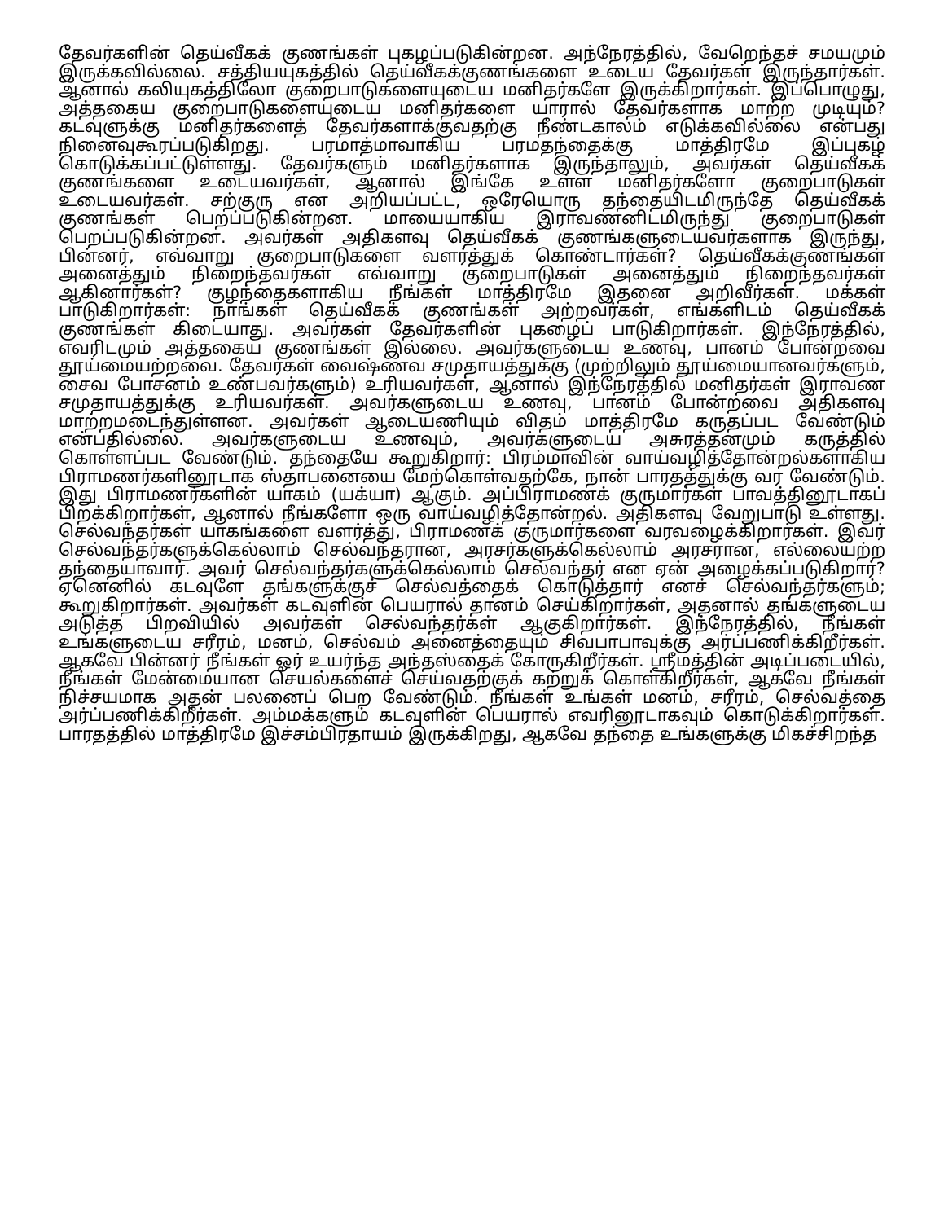தேவர்களின் தெய்வீகக் குணங்கள் புகழப்படுகின்றன. அந்நேரத்தில், வேறெந்தச் சமயமும் இருக்கவில்லை. சத்தியயுகத்தில் தெய்வீகக்குணங்களை உடைய தேவர்கள் இருந்தார்கள். ஆனால் கலியுகத்திலோ குறைபாடுகளையுடைய மனிதர்களே இருக்கிறார்கள். இப்பொழுது, அத்தகைய குறைபாடுகளையுடைய மனிதர்களை யாரால் தேவர்களாக மாற்ற முடியும்? கடவுளுக்கு மனிதர்களைத் தேவர்களாக்குவதற்கு நீண்டகாலம் எடுக்கவில்லை என்பது நினைவுகூரப்படுகிறது. பரமாத்மாவாகிய பரமதந்தைக்கு மாத்திரமே இப்புகழ் கொடுக்கப்பட்டுள்ளது. தேவர்களும் மனிதர்களாக இருந்தாலும், அவர்கள் தெய்வீகக் குணங்களை உடையவர்கள், ஆனால் இங்கே உள்ள மனிதர்களோ குறைபாடுகள் உடையவர்கள். சற்குரு என அறியப்பட்ட, ஒரேயொரு தந்தையிடமிருந்தே தெய்வீகக் குணங்கள் பெறப்படுகின்றன. மாயையாகிய இராவணனிடமிருந்து குறைபாடுகள் பெறப்படுகின்றன. அவர்கள் அதிகளவு தெய்வீகக் குணங்களுடையவர்களாக இருந்து, பின்னர், எவ்வாறு குறைபாடுகளை வளர்த்துக் கொண்டார்கள்? தெய்வீகக்குணங்கள் அனைத்தும் நிறைந்தவர்கள் எவ்வாறு குறைபாடுகள் அனைத்தும் நிறைந்தவர்கள் ஆகினார்கள்? குழந்தைகளாகிய நீங்கள் மாத்திரமே இதனை அறிவீர்கள். மக்கள் பாடுகிறார்கள்: நாங்கள் தெய்வீகக் குணங்கள் அற்றவர்கள், எங்களிடம் தெய்வீகக் குணங்கள் கிடையாது. அவர்கள் தேவர்களின் புகழைப் பாடுகிறார்கள். இந்நேரத்தில், எவரிடமும் அத்தகைய குணங்கள் இல்லை. அவர்களுடைய உணவு, பானம் போன்றவை தூய்மையற்றவை. தேவர்கள் வைஷ்ணவ சமுதாயத்துக்கு (முற்றிலும் தூய்மையானவர்களும், சைவ போசனம் உண்பவர்களும்) உரியவர்கள், ஆனால் இந்நேரத்தில் மனிதர்கள் இராவண சமுதாயத்துக்கு உரியவர்கள். அவர்களுடைய உணவு, பானம் போன்றவை அதிகளவு மாற்றமடைந்துள்ளன. அவர்கள் ஆடையணியும் விதம் மாத்திரமே கருதப்பட வேண்டும் என்பதில்லை. அவர்களுடைய உணவும், அவர்களுடைய அசுரத்தனமும் கருத்தில் கொள்ளப்பட வேண்டும். தந்தையே கூறுகிறார்: பிரம்மாவின் வாய்வழித்தோன்றல்களாகிய பிராமணர்களினூடாக ஸ்தாபனையை மேற்கொள்வதற்கே, நான் பாரதத்துக்கு வர வேண்டும். இது பிராமணர்களின் யாகம் (யக்யா) ஆகும். அப்பிராமணக் குருமார்கள் பாவத்தினூடாகப் பிறக்கிறார்கள், ஆனால் நீங்களோ ஒரு வாய்வழித்தோன்றல். அதிகளவு வேறுபாடு உள்ளது. செல்வந்தர்கள் யாகங்களை வளர்த்து, பிராமணக் குருமார்களை வரவழைக்கிறார்கள். இவர் செல்வந்தர்களுக்கெல்லாம் செல்வந்தரான, அரசர்களுக்கெல்லாம் அரசரான, எல்லையற்ற தந்தையாவார். அவர் செல்வந்தர்களுக்கெல்லாம் செல்வந்தர் என ஏன் அழைக்கப்படுகிறார்? ஏனெனில் கடவுளே தங்களுக்குச் செல்வத்தைக் கொடுத்தார் எனச் செல்வந்தர்களும்; கூறுகிறார்கள். அவர்கள் கடவுளின் பெயரால் தானம் செய்கிறார்கள், அதனால் தங்களுடைய அடுத்த பிறவியில் அவர்கள் செல்வந்தர்கள் ஆகுகிறார்கள். இந்நேரத்தில், நீங்கள் உங்களுடைய சரீரம், மனம், செல்வம் அனைத்தையும் சிவபாபாவுக்கு அர்ப்பணிக்கிறீர்கள். ஆகவே பின்னர் நீங்கள் ஓர் உயர்ந்த அந்தஸ்தைக் கோருகிறீர்கள். ஸ்ரீமத்தின் அடிப்படையில், நீங்கள் மேன்மையான செயல்களைச் செய்வதற்குக் கற்றுக் கொள்கிறீர்கள், ஆகவே நீங்கள் நிச்சயமாக அதன் பலனைப் பெற வேண்டும். நீங்கள் உங்கள் மனம், சரீரம், செல்வத்தை அர்ப்பணிக்கிறீர்கள். அம்மக்களும் கடவுளின் பெயரால் எவரினூடாகவும் கொடுக்கிறார்கள். பாரதத்தில் மாத்திரமே இச்சம்பிரதாயம் இருக்கிறது, ஆகவே தந்தை உங்களுக்கு மிகச்சிறந்த